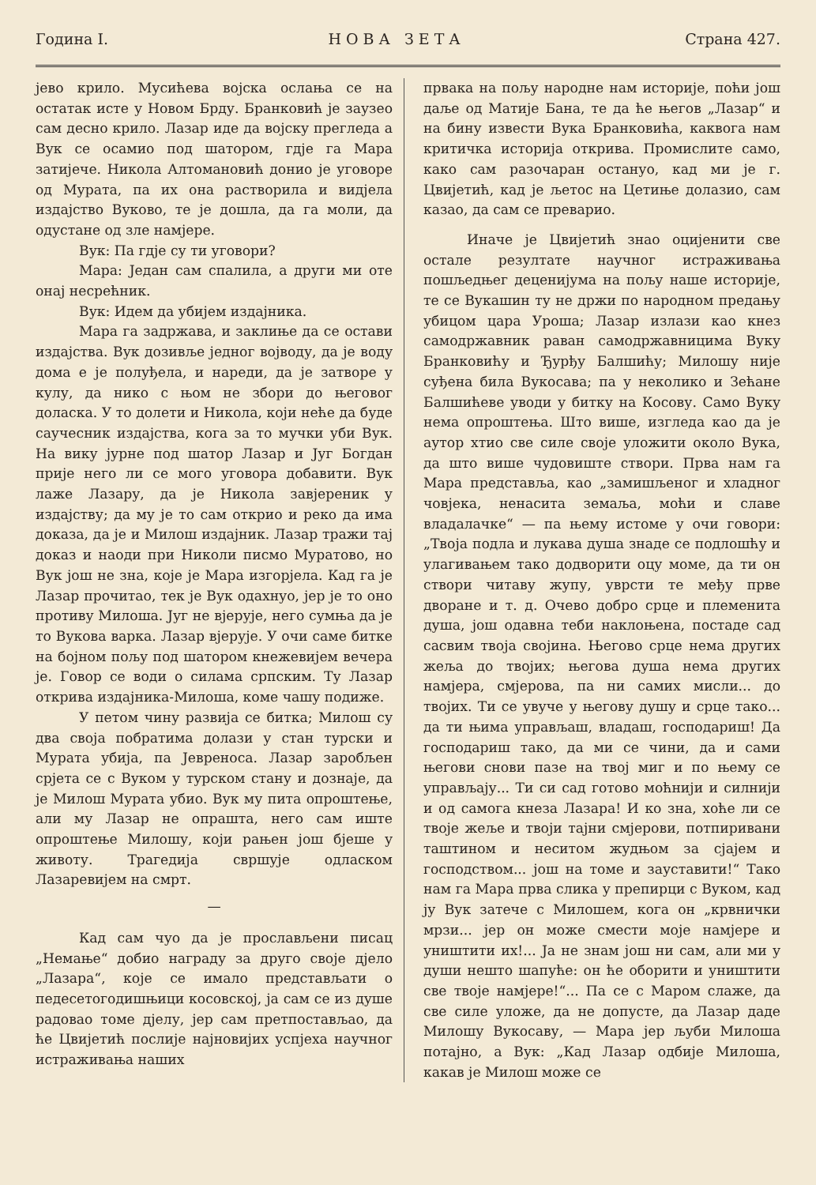Година I. НОВА ЗЕТА Страна 427.
јево крило. Мусићева војска ослања се на остатак исте у Новом Брду. Бранковић је заузео сам десно крило. Лазар иде да војску прегледа а Вук се осамио под шатором, гдје га Мара затијече. Никола Алтомановић донио је уговоре од Мурата, па их она растворила и видјела издајство Вуково, те је дошла, да га моли, да одустане од зле намјере.
Вук: Па гдје су ти уговори?
Мара: Један сам спалила, а други ми оте онај несрећник.
Вук: Идем да убијем издајника.
Мара га задржава, и заклиње да се остави издајства. Вук дозивље једног војводу, да је воду дома е је полуђела, и нареди, да је затворе у кулу, да нико с њом не збори до његовог доласка. У то долети и Никола, који неће да буде саучесник издајства, кога за то мучки уби Вук. На вику јурне под шатор Лазар и Југ Богдан прије него ли се мого уговора добавити. Вук лаже Лазару, да је Никола завјереник у издајству; да му је то сам открио и реко да има доказа, да је и Милош издајник. Лазар тражи тај доказ и наоди при Николи писмо Муратово, но Вук још не зна, које је Мара изгорјела. Кад га је Лазар прочитао, тек је Вук одахнуо, јер је то оно противу Милоша. Југ не вјерује, него сумња да је то Вукова варка. Лазар вјерује. У очи саме битке на бојном пољу под шатором кнежевијем вечера је. Говор се води о силама српским. Ту Лазар открива издајника-Милоша, коме чашу подиже.
У петом чину развија се битка; Милош су два своја побратима долази у стан турски и Мурата убија, па Јевреноса. Лазар заробљен срјета се с Вуком у турском стану и дознаје, да је Милош Мурата убио. Вук му пита опроштење, али му Лазар не опрашта, него сам иште опроштење Милошу, који рањен још бјеше у животу. Трагедија свршује одласком Лазаревијем на смрт.
—
Кад сам чуо да је прослављени писац „Немање“ добио награду за друго своје дјело „Лазара“, које се имало представљати о педесетогодишњици косовској, ја сам се из душе радовао томе дјелу, јер сам претпостављао, да ће Цвијетић послије најновијих успјеха научног истраживања наших
првака на пољу народне нам историје, поћи још даље од Матије Бана, те да ће његов „Лазар“ и на бину извести Вука Бранковића, каквога нам критичка историја открива. Промислите само, како сам разочаран остануо, кад ми је г. Цвијетић, кад је љетос на Цетиње долазио, сам казао, да сам се преварио.
Иначе је Цвијетић знао оцијенити све остале резултате научног истраживања пошљедњег деценијума на пољу наше историје, те се Вукашин ту не држи по народном предању убицом цара Уроша; Лазар излази као кнез самодржавник раван самодржавницима Вуку Бранковићу и Ђурђу Балшићу; Милошу није суђена била Вукосава; па у неколико и Зећане Балшићеве уводи у битку на Косову. Само Вуку нема опроштења. Што више, изгледа као да је аутор хтио све силе своје уложити около Вука, да што више чудовиште створи. Прва нам га Мара представља, као „замишљеног и хладног човјека, ненасита земаља, моћи и славе владалачке“ — па њему истоме у очи говори: „Твоја подла и лукава душа знаде се подлошћу и улагивањем тако додворити оцу моме, да ти он створи читаву жупу, уврсти те међу прве дворане и т. д. Очево добро срце и племенита душа, још одавна теби наклоњена, постаде сад сасвим твоја својина. Његово срце нема других жеља до твојих; његова душа нема других намјера, смјерова, па ни самих мисли... до твојих. Ти се увуче у његову душу и срце тако... да ти њима управљаш, владаш, господариш! Да господариш тако, да ми се чини, да и сами његови снови пазе на твој миг и по њему се управљају... Ти си сад готово моћнији и силнији и од самога кнеза Лазара! И ко зна, хоће ли се твоје жеље и твоји тајни смјерови, потпиривани таштином и неситом жудњом за сјајем и господством... још на томе и зауставити!“ Тако нам га Мара прва слика у препирци с Вуком, кад ју Вук затече с Милошем, кога он „крвнички мрзи... јер он може смести моје намјере и уништити их!... Ја не знам још ни сам, али ми у души нешто шапуће: он ће оборити и уништити све твоје намјере!“... Па се с Маром слаже, да све силе уложе, да не допусте, да Лазар даде Милошу Вукосаву, — Мара јер љуби Милоша потајно, а Вук: „Кад Лазар одбије Милоша, какав је Милош може се